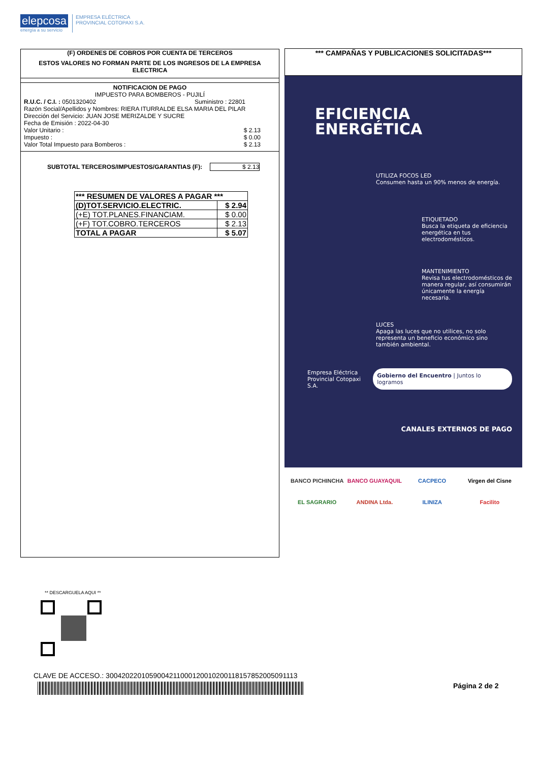elepcosa
energía a su servicio
EMPRESA ELÉCTRICA
PROVINCIAL COTOPAXI S.A.
(F) ORDENES DE COBROS POR CUENTA DE TERCEROS
ESTOS VALORES NO FORMAN PARTE DE LOS INGRESOS DE LA EMPRESA ELECTRICA
NOTIFICACION DE PAGO
IMPUESTO PARA BOMBEROS - PUJILÍ
R.U.C. / C.I. : 0501320402 Suministro : 22801
Razón Social/Apellidos y Nombres: RIERA ITURRALDE ELSA MARIA DEL PILAR
Dirección del Servicio: JUAN JOSE MERIZALDE Y SUCRE
Fecha de Emisión : 2022-04-30
Valor Unitario : $ 2.13
Impuesto : $ 0.00
Valor Total Impuesto para Bomberos : $ 2.13
SUBTOTAL TERCEROS/IMPUESTOS/GARANTIAS (F): $ 2.13
| *** RESUMEN DE VALORES A PAGAR *** | |
| (D)TOT.SERVICIO.ELECTRIC. | $ 2.94 |
| (+E) TOT.PLANES.FINANCIAM. | $ 0.00 |
| (+F) TOT.COBRO.TERCEROS | $ 2.13 |
| TOTAL A PAGAR | $ 5.07 |
*** CAMPAÑAS Y PUBLICACIONES SOLICITADAS***
EFICIENCIA
ENERGÉTICA
UTILIZA FOCOS LED
Consumen hasta un 90% menos de energía.
ETIQUETADO
Busca la etiqueta de eficiencia energética en tus electrodomésticos.
MANTENIMIENTO
Revisa tus electrodomésticos de manera regular, así consumirán únicamente la energía necesaria.
LUCES
Apaga las luces que no utilices, no solo representa un beneficio económico sino también ambiental.
Empresa Eléctrica
Provincial Cotopaxi S.A. Gobierno del Encuentro | Juntos lo logramos
CANALES EXTERNOS DE PAGO
BANCO PICHINCHA BANCO GUAYAQUIL CACPECO Virgen del Cisne EL SAGRARIO ANDINA Ltda. ILINIZA Facilito
** DESCARGUELA AQUI **
CLAVE DE ACCESO.: 3004202201059004211000120010200118157852005091113
Página 2 de 2